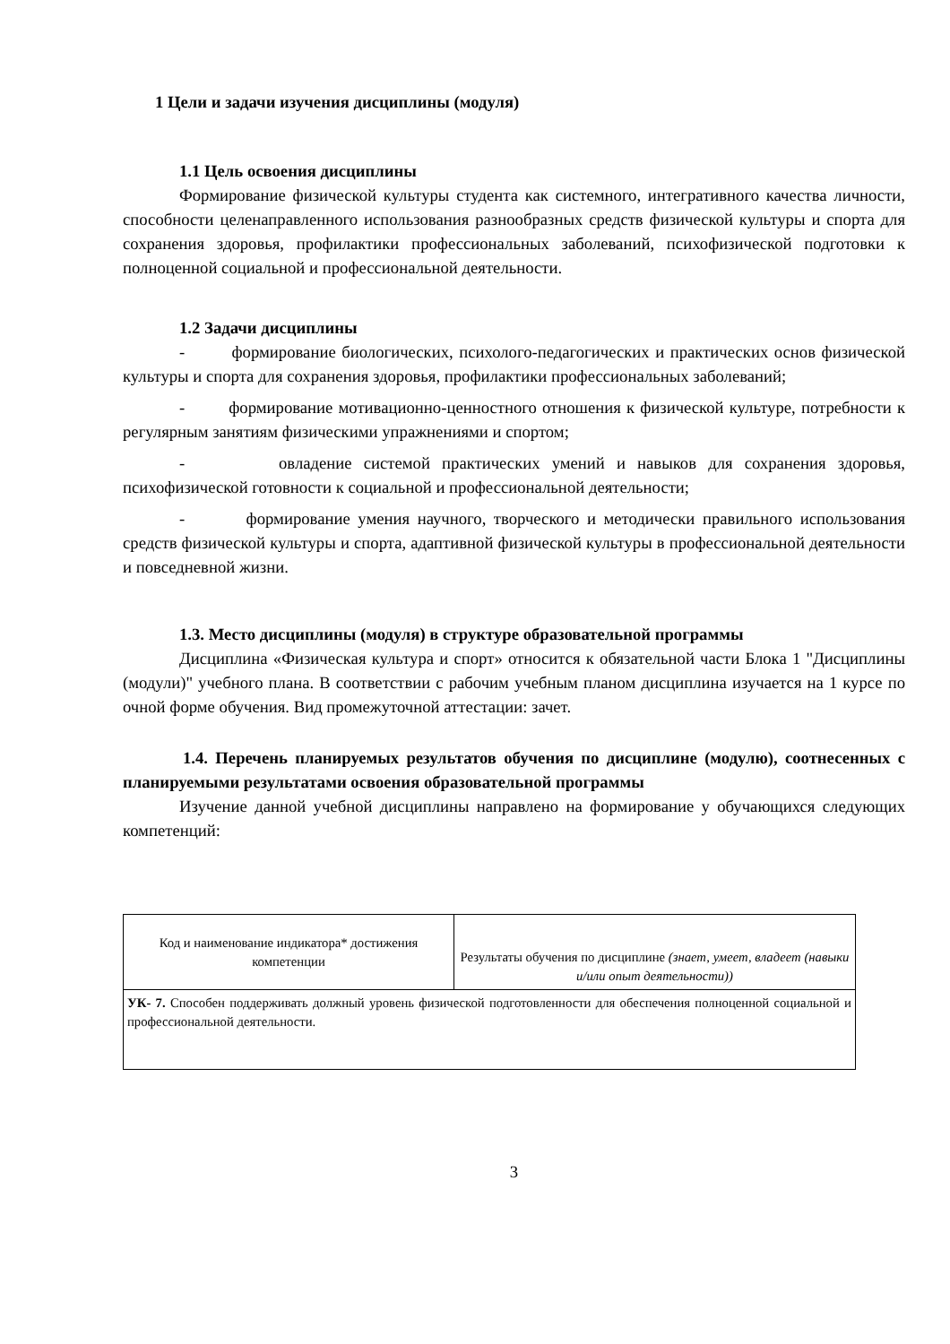1 Цели и задачи изучения дисциплины (модуля)
1.1 Цель освоения дисциплины
Формирование физической культуры студента как системного, интегративного качества личности, способности целенаправленного использования разнообразных средств физической культуры и спорта для сохранения здоровья, профилактики профессиональных заболеваний, психофизической подготовки к полноценной социальной и профессиональной деятельности.
1.2 Задачи дисциплины
- формирование биологических, психолого-педагогических и практических основ физической культуры и спорта для сохранения здоровья, профилактики профессиональных заболеваний;
- формирование мотивационно-ценностного отношения к физической культуре, потребности к регулярным занятиям физическими упражнениями и спортом;
- овладение системой практических умений и навыков для сохранения здоровья, психофизической готовности к социальной и профессиональной деятельности;
- формирование умения научного, творческого и методически правильного использования средств физической культуры и спорта, адаптивной физической культуры в профессиональной деятельности и повседневной жизни.
1.3. Место дисциплины (модуля) в структуре образовательной программы
Дисциплина «Физическая культура и спорт» относится к обязательной части Блока 1 "Дисциплины (модули)" учебного плана. В соответствии с рабочим учебным планом дисциплина изучается на 1 курсе по очной форме обучения. Вид промежуточной аттестации: зачет.
1.4. Перечень планируемых результатов обучения по дисциплине (модулю), соотнесенных с планируемыми результатами освоения образовательной программы
Изучение данной учебной дисциплины направлено на формирование у обучающихся следующих компетенций:
| Код и наименование индикатора* достижения компетенции | Результаты обучения по дисциплине (знает, умеет, владеет (навыки и/или опыт деятельности)) |
| УК- 7. Способен поддерживать должный уровень физической подготовленности для обеспечения полноценной социальной и профессиональной деятельности. | |
3